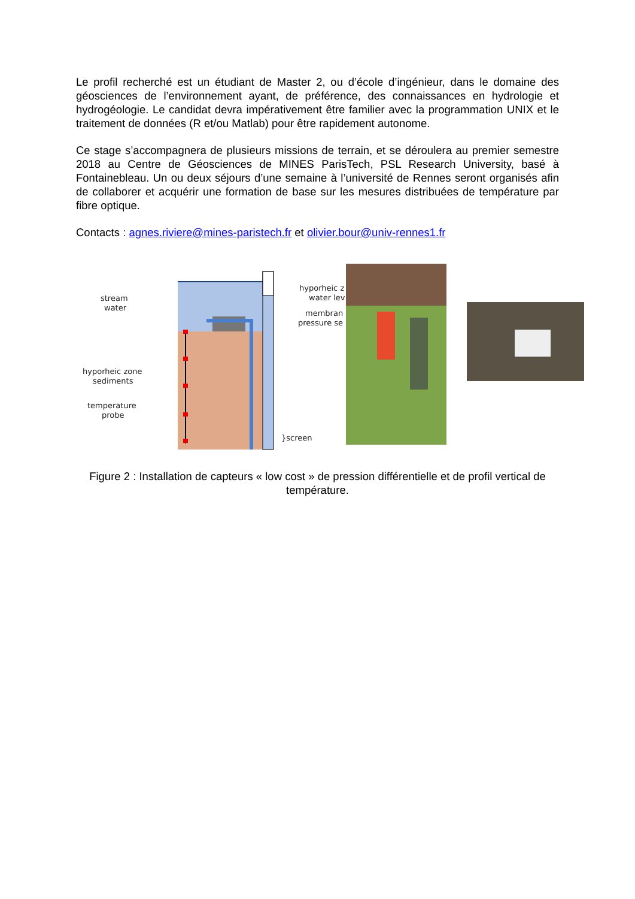Le profil recherché est un étudiant de Master 2, ou d’école d’ingénieur, dans le domaine des géosciences de l’environnement ayant, de préférence, des connaissances en hydrologie et hydrogéologie. Le candidat devra impérativement être familier avec la programmation UNIX et le traitement de données (R et/ou Matlab) pour être rapidement autonome.
Ce stage s’accompagnera de plusieurs missions de terrain, et se déroulera au premier semestre 2018 au Centre de Géosciences de MINES ParisTech, PSL Research University, basé à Fontainebleau. Un ou deux séjours d’une semaine à l’université de Rennes seront organisés afin de collaborer et acquérir une formation de base sur les mesures distribuées de température par fibre optique.
Contacts : agnes.riviere@mines-paristech.fr et olivier.bour@univ-rennes1.fr
stream
water
hyporheic zone
sediments
temperature
probe
}screen
hyporheic z
water lev
membran
pressure se
Figure 2 : Installation de capteurs « low cost » de pression différentielle et de profil vertical de température.